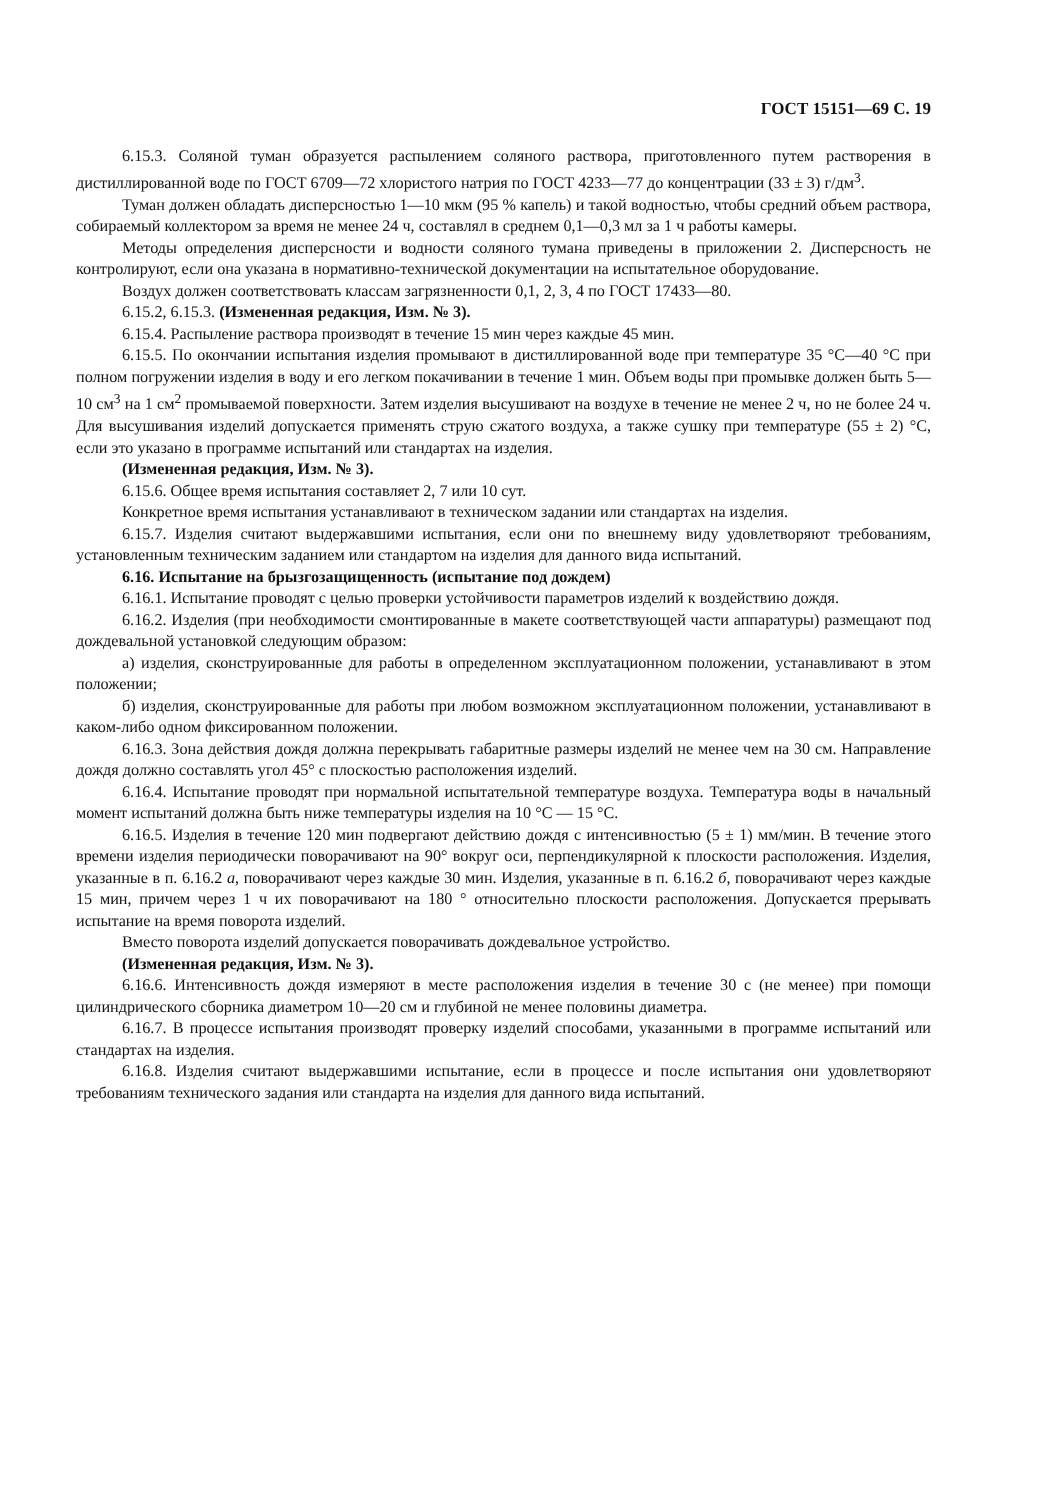ГОСТ 15151—69 С. 19
6.15.3. Соляной туман образуется распылением соляного раствора, приготовленного путем растворения в дистиллированной воде по ГОСТ 6709—72 хлористого натрия по ГОСТ 4233—77 до концентрации (33 ± 3) г/дм<sup>3</sup>.
Туман должен обладать дисперсностью 1—10 мкм (95 % капель) и такой водностью, чтобы средний объем раствора, собираемый коллектором за время не менее 24 ч, составлял в среднем 0,1—0,3 мл за 1 ч работы камеры.
Методы определения дисперсности и водности соляного тумана приведены в приложении 2. Дисперсность не контролируют, если она указана в нормативно-технической документации на испытательное оборудование.
Воздух должен соответствовать классам загрязненности 0,1, 2, 3, 4 по ГОСТ 17433—80.
6.15.2, 6.15.3. (Измененная редакция, Изм. № 3).
6.15.4. Распыление раствора производят в течение 15 мин через каждые 45 мин.
6.15.5. По окончании испытания изделия промывают в дистиллированной воде при температуре 35 °С—40 °С при полном погружении изделия в воду и его легком покачивании в течение 1 мин. Объем воды при промывке должен быть 5—10 см<sup>3</sup> на 1 см<sup>2</sup> промываемой поверхности. Затем изделия высушивают на воздухе в течение не менее 2 ч, но не более 24 ч. Для высушивания изделий допускается применять струю сжатого воздуха, а также сушку при температуре (55 ± 2) °С, если это указано в программе испытаний или стандартах на изделия.
(Измененная редакция, Изм. № 3).
6.15.6. Общее время испытания составляет 2, 7 или 10 сут.
Конкретное время испытания устанавливают в техническом задании или стандартах на изделия.
6.15.7. Изделия считают выдержавшими испытания, если они по внешнему виду удовлетворяют требованиям, установленным техническим заданием или стандартом на изделия для данного вида испытаний.
6.16. Испытание на брызгозащищенность (испытание под дождем)
6.16.1. Испытание проводят с целью проверки устойчивости параметров изделий к воздействию дождя.
6.16.2. Изделия (при необходимости смонтированные в макете соответствующей части аппаратуры) размещают под дождевальной установкой следующим образом:
а) изделия, сконструированные для работы в определенном эксплуатационном положении, устанавливают в этом положении;
б) изделия, сконструированные для работы при любом возможном эксплуатационном положении, устанавливают в каком-либо одном фиксированном положении.
6.16.3. Зона действия дождя должна перекрывать габаритные размеры изделий не менее чем на 30 см. Направление дождя должно составлять угол 45° с плоскостью расположения изделий.
6.16.4. Испытание проводят при нормальной испытательной температуре воздуха. Температура воды в начальный момент испытаний должна быть ниже температуры изделия на 10 °С — 15 °С.
6.16.5. Изделия в течение 120 мин подвергают действию дождя с интенсивностью (5 ± 1) мм/мин. В течение этого времени изделия периодически поворачивают на 90° вокруг оси, перпендикулярной к плоскости расположения. Изделия, указанные в п. 6.16.2 а, поворачивают через каждые 30 мин. Изделия, указанные в п. 6.16.2 б, поворачивают через каждые 15 мин, причем через 1 ч их поворачивают на 180 ° относительно плоскости расположения. Допускается прерывать испытание на время поворота изделий.
Вместо поворота изделий допускается поворачивать дождевальное устройство.
(Измененная редакция, Изм. № 3).
6.16.6. Интенсивность дождя измеряют в месте расположения изделия в течение 30 с (не менее) при помощи цилиндрического сборника диаметром 10—20 см и глубиной не менее половины диаметра.
6.16.7. В процессе испытания производят проверку изделий способами, указанными в программе испытаний или стандартах на изделия.
6.16.8. Изделия считают выдержавшими испытание, если в процессе и после испытания они удовлетворяют требованиям технического задания или стандарта на изделия для данного вида испытаний.